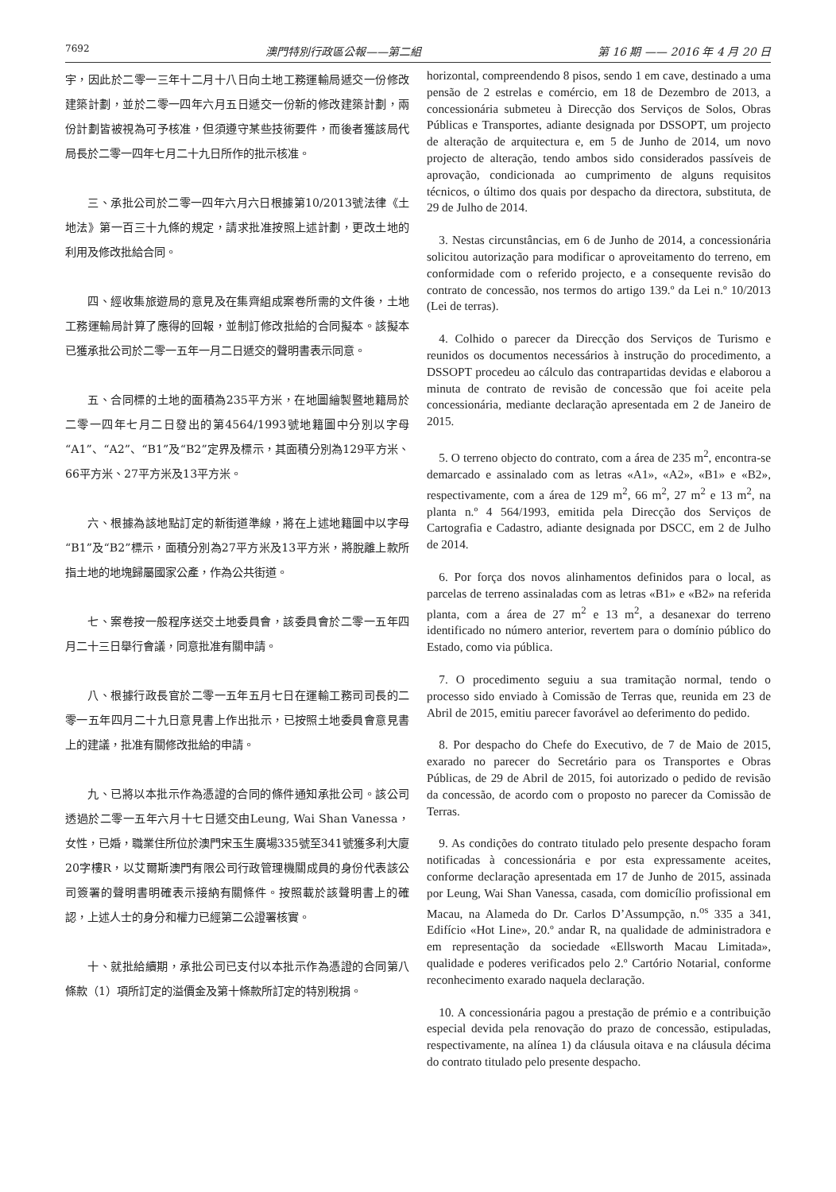7692 澳門特別行政區公報——第二組 第 16 期 —— 2016 年 4 月 20 日
宇，因此於二零一三年十二月十八日向土地工務運輸局遞交一份修改建築計劃，並於二零一四年六月五日遞交一份新的修改建築計劃，兩份計劃皆被視為可予核准，但須遵守某些技術要件，而後者獲該局代局長於二零一四年七月二十九日所作的批示核准。
三、承批公司於二零一四年六月六日根據第10/2013號法律《土地法》第一百三十九條的規定，請求批准按照上述計劃，更改土地的利用及修改批給合同。
四、經收集旅遊局的意見及在集齊組成案卷所需的文件後，土地工務運輸局計算了應得的回報，並制訂修改批給的合同擬本。該擬本已獲承批公司於二零一五年一月二日遞交的聲明書表示同意。
五、合同標的土地的面積為235平方米，在地圖繪製暨地籍局於二零一四年七月二日發出的第4564/1993號地籍圖中分別以字母“A1”、“A2”、“B1”及“B2”定界及標示，其面積分別為129平方米、66平方米、27平方米及13平方米。
六、根據為該地點訂定的新街道準線，將在上述地籍圖中以字母“B1”及“B2”標示，面積分別為27平方米及13平方米，將脫離上款所指土地的地塊歸屬國家公產，作為公共街道。
七、案卷按一般程序送交土地委員會，該委員會於二零一五年四月二十三日舉行會議，同意批准有關申請。
八、根據行政長官於二零一五年五月七日在運輸工務司司長的二零一五年四月二十九日意見書上作出批示，已按照土地委員會意見書上的建議，批准有關修改批給的申請。
九、已將以本批示作為憑證的合同的條件通知承批公司。該公司透過於二零一五年六月十七日遞交由Leung, Wai Shan Vanessa，女性，已婚，職業住所位於澳門宋玉生廣場335號至341號獲多利大廈20字樓R，以艾爾斯澳門有限公司行政管理機關成員的身份代表該公司簽署的聲明書明確表示接納有關條件。按照載於該聲明書上的確認，上述人士的身分和權力已經第二公證署核實。
十、就批給續期，承批公司已支付以本批示作為憑證的合同第八條款（1）項所訂定的溢價金及第十條款所訂定的特別稅捐。
horizontal, compreendendo 8 pisos, sendo 1 em cave, destinado a uma pensão de 2 estrelas e comércio, em 18 de Dezembro de 2013, a concessionária submeteu à Direcção dos Serviços de Solos, Obras Públicas e Transportes, adiante designada por DSSOPT, um projecto de alteração de arquitectura e, em 5 de Junho de 2014, um novo projecto de alteração, tendo ambos sido considerados passíveis de aprovação, condicionada ao cumprimento de alguns requisitos técnicos, o último dos quais por despacho da directora, substituta, de 29 de Julho de 2014.
3. Nestas circunstâncias, em 6 de Junho de 2014, a concessionária solicitou autorização para modificar o aproveitamento do terreno, em conformidade com o referido projecto, e a consequente revisão do contrato de concessão, nos termos do artigo 139.º da Lei n.º 10/2013 (Lei de terras).
4. Colhido o parecer da Direcção dos Serviços de Turismo e reunidos os documentos necessários à instrução do procedimento, a DSSOPT procedeu ao cálculo das contrapartidas devidas e elaborou a minuta de contrato de revisão de concessão que foi aceite pela concessionária, mediante declaração apresentada em 2 de Janeiro de 2015.
5. O terreno objecto do contrato, com a área de 235 m<sup>2</sup>, encontra-se demarcado e assinalado com as letras «A1», «A2», «B1» e «B2», respectivamente, com a área de 129 m<sup>2</sup>, 66 m<sup>2</sup>, 27 m<sup>2</sup> e 13 m<sup>2</sup>, na planta n.º 4 564/1993, emitida pela Direcção dos Serviços de Cartografia e Cadastro, adiante designada por DSCC, em 2 de Julho de 2014.
6. Por força dos novos alinhamentos definidos para o local, as parcelas de terreno assinaladas com as letras «B1» e «B2» na referida planta, com a área de 27 m<sup>2</sup> e 13 m<sup>2</sup>, a desanexar do terreno identificado no número anterior, revertem para o domínio público do Estado, como via pública.
7. O procedimento seguiu a sua tramitação normal, tendo o processo sido enviado à Comissão de Terras que, reunida em 23 de Abril de 2015, emitiu parecer favorável ao deferimento do pedido.
8. Por despacho do Chefe do Executivo, de 7 de Maio de 2015, exarado no parecer do Secretário para os Transportes e Obras Públicas, de 29 de Abril de 2015, foi autorizado o pedido de revisão da concessão, de acordo com o proposto no parecer da Comissão de Terras.
9. As condições do contrato titulado pelo presente despacho foram notificadas à concessionária e por esta expressamente aceites, conforme declaração apresentada em 17 de Junho de 2015, assinada por Leung, Wai Shan Vanessa, casada, com domicílio profissional em Macau, na Alameda do Dr. Carlos D’Assumpção, n.<sup>os</sup> 335 a 341, Edifício «Hot Line», 20.º andar R, na qualidade de administradora e em representação da sociedade «Ellsworth Macau Limitada», qualidade e poderes verificados pelo 2.º Cartório Notarial, conforme reconhecimento exarado naquela declaração.
10. A concessionária pagou a prestação de prémio e a contribuição especial devida pela renovação do prazo de concessão, estipuladas, respectivamente, na alínea 1) da cláusula oitava e na cláusula décima do contrato titulado pelo presente despacho.